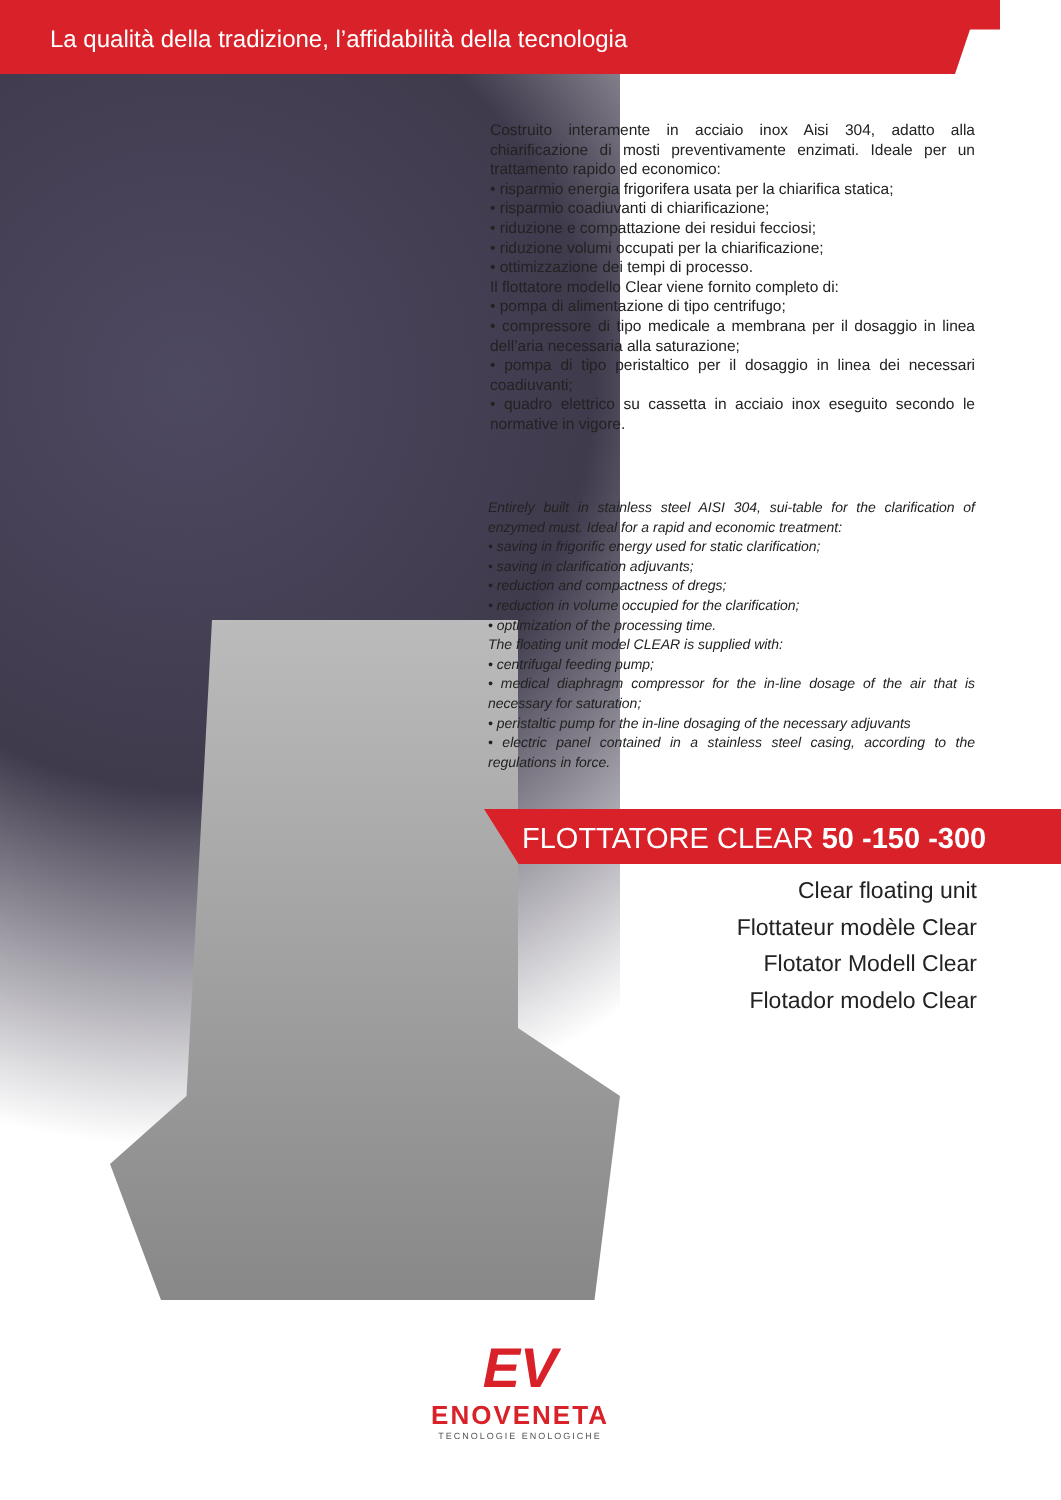La qualità della tradizione, l’affidabilità della tecnologia
Costruito interamente in acciaio inox Aisi 304, adatto alla chiarificazione di mosti preventivamente enzimati. Ideale per un trattamento rapido ed economico:
• risparmio energia frigorifera usata per la chiarifica statica;
• risparmio coadiuvanti di chiarificazione;
• riduzione e compattazione dei residui fecciosi;
• riduzione volumi occupati per la chiarificazione;
• ottimizzazione dei tempi di processo.
Il flottatore modello Clear viene fornito completo di:
• pompa di alimentazione di tipo centrifugo;
• compressore di tipo medicale a membrana per il dosaggio in linea dell’aria necessaria alla saturazione;
• pompa di tipo peristaltico per il dosaggio in linea dei necessari coadiuvanti;
• quadro elettrico su cassetta in acciaio inox eseguito secondo le normative in vigore.
Entirely built in stainless steel AISI 304, sui-table for the clarification of enzymed must. Ideal for a rapid and economic treatment:
• saving in frigorific energy used for static clarification;
• saving in clarification adjuvants;
• reduction and compactness of dregs;
• reduction in volume occupied for the clarification;
• optimization of the processing time.
The floating unit model CLEAR is supplied with:
• centrifugal feeding pump;
• medical diaphragm compressor for the in-line dosage of the air that is necessary for saturation;
• peristaltic pump for the in-line dosaging of the necessary adjuvants
• electric panel contained in a stainless steel casing, according to the regulations in force.
FLOTTATORE CLEAR 50 -150 -300
Clear floating unit
Flottateur modèle Clear
Flotator Modell Clear
Flotador modelo Clear
EV
ENOVENETA
TECNOLOGIE ENOLOGICHE